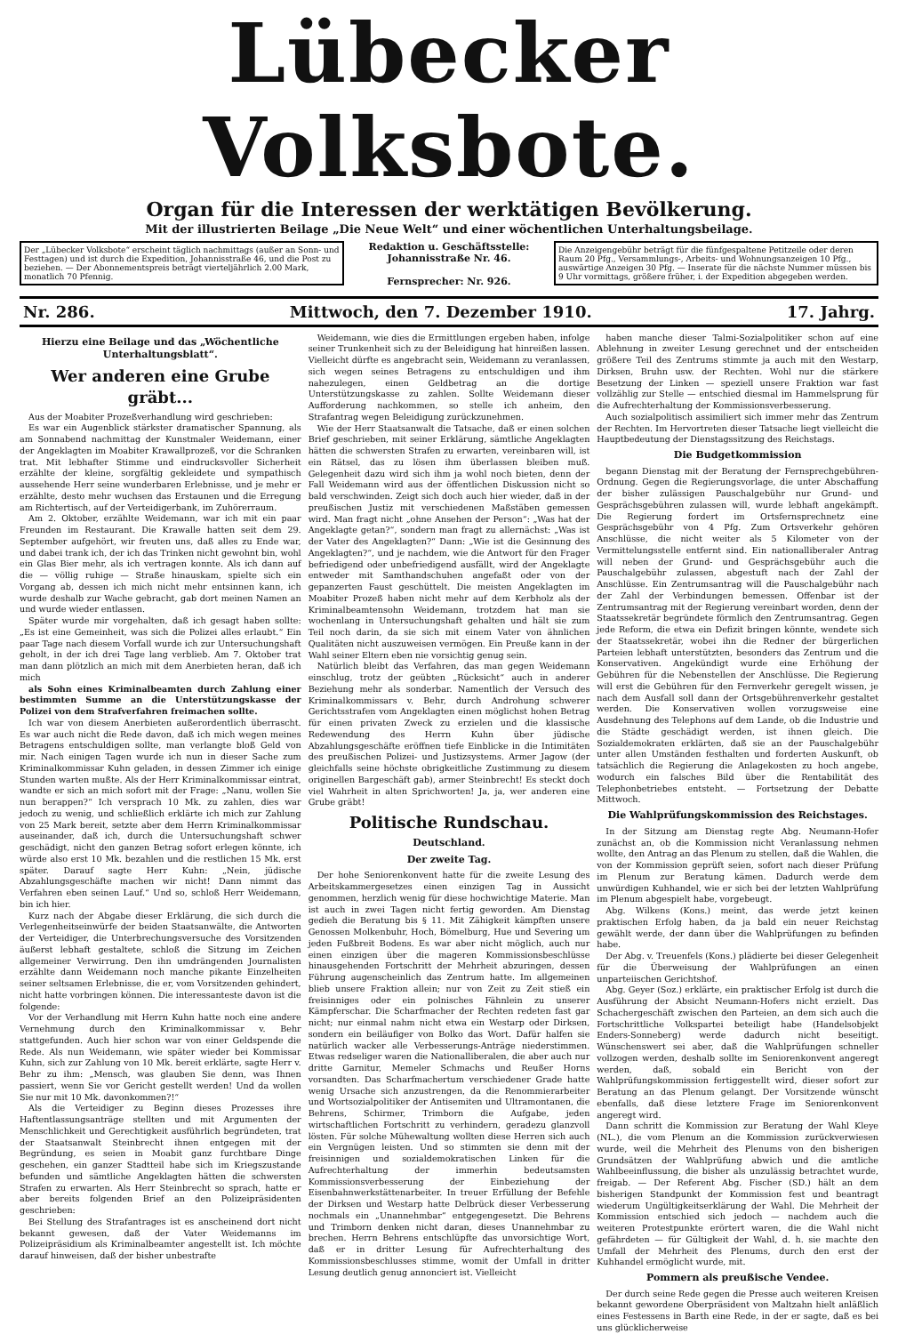Lübecker Volksbote.
Organ für die Interessen der werktätigen Bevölkerung.
Mit der illustrierten Beilage „Die Neue Welt“ und einer wöchentlichen Unterhaltungsbeilage.
Der „Lübecker Volksbote“ erscheint täglich nachmittags (außer an Sonn- und Festtagen) und ist durch die Expedition, Johannisstraße 46, und die Post zu beziehen. — Der Abonnementspreis beträgt vierteljährlich 2.00 Mark, monatlich 70 Pfennig.
Redaktion u. Geschäftsstelle:
Johannisstraße Nr. 46.
Fernsprecher: Nr. 926.
Die Anzeigengebühr beträgt für die fünfgespaltene Petitzeile oder deren Raum 20 Pfg., Versammlungs-, Arbeits- und Wohnungsanzeigen 10 Pfg., auswärtige Anzeigen 30 Pfg. — Inserate für die nächste Nummer müssen bis 9 Uhr vormittags, größere früher, i. der Expedition abgegeben werden.
Nr. 286. Mittwoch, den 7. Dezember 1910. 17. Jahrg.
Hierzu eine Beilage und das „Wöchentliche Unterhaltungsblatt“.
Wer anderen eine Grube gräbt...
Aus der Moabiter Prozeßverhandlung wird geschrieben:
Es war ein Augenblick stärkster dramatischer Spannung, als am Sonnabend nachmittag der Kunstmaler Weidemann, einer der Angeklagten im Moabiter Krawallprozeß, vor die Schranken trat. Mit lebhafter Stimme und eindrucksvoller Sicherheit erzählte der kleine, sorgfältig gekleidete und sympathisch aussehende Herr seine wunderbaren Erlebnisse, und je mehr er erzählte, desto mehr wuchsen das Erstaunen und die Erregung am Richtertisch, auf der Verteidigerbank, im Zuhörerraum.
Am 2. Oktober, erzählte Weidemann, war ich mit ein paar Freunden im Restaurant. Die Krawalle hatten seit dem 29. September aufgehört, wir freuten uns, daß alles zu Ende war, und dabei trank ich, der ich das Trinken nicht gewohnt bin, wohl ein Glas Bier mehr, als ich vertragen konnte. Als ich dann auf die — völlig ruhige — Straße hinauskam, spielte sich ein Vorgang ab, dessen ich mich nicht mehr entsinnen kann, ich wurde deshalb zur Wache gebracht, gab dort meinen Namen an und wurde wieder entlassen.
Später wurde mir vorgehalten, daß ich gesagt haben sollte: „Es ist eine Gemeinheit, was sich die Polizei alles erlaubt.“ Ein paar Tage nach diesem Vorfall wurde ich zur Untersuchungshaft geholt, in der ich drei Tage lang verblieb. Am 7. Oktober trat man dann plötzlich an mich mit dem Anerbieten heran, daß ich mich
als Sohn eines Kriminalbeamten durch Zahlung einer bestimmten Summe an die Unterstützungskasse der Polizei von dem Strafverfahren freimachen sollte.
Ich war von diesem Anerbieten außerordentlich überrascht. Es war auch nicht die Rede davon, daß ich mich wegen meines Betragens entschuldigen sollte, man verlangte bloß Geld von mir. Nach einigen Tagen wurde ich nun in dieser Sache zum Kriminalkommissar Kuhn geladen, in dessen Zimmer ich einige Stunden warten mußte. Als der Herr Kriminalkommissar eintrat, wandte er sich an mich sofort mit der Frage: „Nanu, wollen Sie nun berappen?“ Ich versprach 10 Mk. zu zahlen, dies war jedoch zu wenig, und schließlich erklärte ich mich zur Zahlung von 25 Mark bereit, setzte aber dem Herrn Kriminalkommissar auseinander, daß ich, durch die Untersuchungshaft schwer geschädigt, nicht den ganzen Betrag sofort erlegen könnte, ich würde also erst 10 Mk. bezahlen und die restlichen 15 Mk. erst später. Darauf sagte Herr Kuhn: „Nein, jüdische Abzahlungsgeschäfte machen wir nicht! Dann nimmt das Verfahren eben seinen Lauf.“ Und so, schloß Herr Weidemann, bin ich hier.
Kurz nach der Abgabe dieser Erklärung, die sich durch die Verlegenheitseinwürfe der beiden Staatsanwälte, die Antworten der Verteidiger, die Unterbrechungsversuche des Vorsitzenden äußerst lebhaft gestaltete, schloß die Sitzung im Zeichen allgemeiner Verwirrung. Den ihn umdrängenden Journalisten erzählte dann Weidemann noch manche pikante Einzelheiten seiner seltsamen Erlebnisse, die er, vom Vorsitzenden gehindert, nicht hatte vorbringen können. Die interessanteste davon ist die folgende:
Vor der Verhandlung mit Herrn Kuhn hatte noch eine andere Vernehmung durch den Kriminalkommissar v. Behr stattgefunden. Auch hier schon war von einer Geldspende die Rede. Als nun Weidemann, wie später wieder bei Kommissar Kuhn, sich zur Zahlung von 10 Mk. bereit erklärte, sagte Herr v. Behr zu ihm: „Mensch, was glauben Sie denn, was Ihnen passiert, wenn Sie vor Gericht gestellt werden! Und da wollen Sie nur mit 10 Mk. davonkommen?!“
Als die Verteidiger zu Beginn dieses Prozesses ihre Haftentlassungsanträge stellten und mit Argumenten der Menschlichkeit und Gerechtigkeit ausführlich begründeten, trat der Staatsanwalt Steinbrecht ihnen entgegen mit der Begründung, es seien in Moabit ganz furchtbare Dinge geschehen, ein ganzer Stadtteil habe sich im Kriegszustande befunden und sämtliche Angeklagten hätten die schwersten Strafen zu erwarten. Als Herr Steinbrecht so sprach, hatte er aber bereits folgenden Brief an den Polizeipräsidenten geschrieben:
Bei Stellung des Strafantrages ist es anscheinend dort nicht bekannt gewesen, daß der Vater Weidemanns im Polizeipräsidium als Kriminalbeamter angestellt ist. Ich möchte darauf hinweisen, daß der bisher unbestrafte
Weidemann, wie dies die Ermittlungen ergeben haben, infolge seiner Trunkenheit sich zu der Beleidigung hat hinreißen lassen. Vielleicht dürfte es angebracht sein, Weidemann zu veranlassen, sich wegen seines Betragens zu entschuldigen und ihm nahezulegen, einen Geldbetrag an die dortige Unterstützungskasse zu zahlen. Sollte Weidemann dieser Aufforderung nachkommen, so stelle ich anheim, den Strafantrag wegen Beleidigung zurückzunehmen.
Wie der Herr Staatsanwalt die Tatsache, daß er einen solchen Brief geschrieben, mit seiner Erklärung, sämtliche Angeklagten hätten die schwersten Strafen zu erwarten, vereinbaren will, ist ein Rätsel, das zu lösen ihm überlassen bleiben muß. Gelegenheit dazu wird sich ihm ja wohl noch bieten, denn der Fall Weidemann wird aus der öffentlichen Diskussion nicht so bald verschwinden. Zeigt sich doch auch hier wieder, daß in der preußischen Justiz mit verschiedenen Maßstäben gemessen wird. Man fragt nicht „ohne Ansehen der Person“: „Was hat der Angeklagte getan?“, sondern man fragt zu allernächst: „Was ist der Vater des Angeklagten?“ Dann: „Wie ist die Gesinnung des Angeklagten?“, und je nachdem, wie die Antwort für den Frager befriedigend oder unbefriedigend ausfällt, wird der Angeklagte entweder mit Samthandschuhen angefaßt oder von der gepanzerten Faust geschüttelt. Die meisten Angeklagten im Moabiter Prozeß haben nicht mehr auf dem Kerbholz als der Kriminalbeamtensohn Weidemann, trotzdem hat man sie wochenlang in Untersuchungshaft gehalten und hält sie zum Teil noch darin, da sie sich mit einem Vater von ähnlichen Qualitäten nicht auszuweisen vermögen. Ein Preuße kann in der Wahl seiner Eltern eben nie vorsichtig genug sein.
Natürlich bleibt das Verfahren, das man gegen Weidemann einschlug, trotz der geübten „Rücksicht“ auch in anderer Beziehung mehr als sonderbar. Namentlich der Versuch des Kriminalkommissars v. Behr, durch Androhung schwerer Gerichtsstrafen vom Angeklagten einen möglichst hohen Betrag für einen privaten Zweck zu erzielen und die klassische Redewendung des Herrn Kuhn über jüdische Abzahlungsgeschäfte eröffnen tiefe Einblicke in die Intimitäten des preußischen Polizei- und Justizsystems. Armer Jagow (der gleichfalls seine höchste obrigkeitliche Zustimmung zu diesem originellen Bargeschäft gab), armer Steinbrecht! Es steckt doch viel Wahrheit in alten Sprichworten! Ja, ja, wer anderen eine Grube gräbt!
Politische Rundschau.
Deutschland.
Der zweite Tag.
Der hohe Seniorenkonvent hatte für die zweite Lesung des Arbeitskammergesetzes einen einzigen Tag in Aussicht genommen, herzlich wenig für diese hochwichtige Materie. Man ist auch in zwei Tagen nicht fertig geworden. Am Dienstag gedieh die Beratung bis § 11. Mit Zähigkeit kämpften unsere Genossen Molkenbuhr, Hoch, Bömelburg, Hue und Severing um jeden Fußbreit Bodens. Es war aber nicht möglich, auch nur einen einzigen über die mageren Kommissionsbeschlüsse hinausgehenden Fortschritt der Mehrheit abzuringen, dessen Führung augenscheinlich das Zentrum hatte. Im allgemeinen blieb unsere Fraktion allein; nur von Zeit zu Zeit stieß ein freisinniges oder ein polnisches Fähnlein zu unserer Kämpferschar. Die Scharfmacher der Rechten redeten fast gar nicht; nur einmal nahm nicht etwa ein Westarp oder Dirksen, sondern ein beiläufiger von Bolko das Wort. Dafür halfen sie natürlich wacker alle Verbesserungs-Anträge niederstimmen. Etwas redseliger waren die Nationalliberalen, die aber auch nur dritte Garnitur, Memeler Schmachs und Reußer Horns vorsandten. Das Scharfmachertum verschiedener Grade hatte wenig Ursache sich anzustrengen, da die Renommierarbeiter und Wortsozialpolitiker der Antisemiten und Ultramontanen, die Behrens, Schirmer, Trimborn die Aufgabe, jeden wirtschaftlichen Fortschritt zu verhindern, geradezu glanzvoll lösten. Für solche Mühewaltung wollten diese Herren sich auch ein Vergnügen leisten. Und so stimmten sie denn mit der freisinnigen und sozialdemokratischen Linken für die Aufrechterhaltung der immerhin bedeutsamsten Kommissionsverbesserung der Einbeziehung der Eisenbahnwerkstättenarbeiter. In treuer Erfüllung der Befehle der Dirksen und Westarp hatte Delbrück dieser Verbesserung nochmals ein „Unannehmbar“ entgegengesetzt. Die Behrens und Trimborn denken nicht daran, dieses Unannehmbar zu brechen. Herrn Behrens entschlüpfte das unvorsichtige Wort, daß er in dritter Lesung für Aufrechterhaltung des Kommissionsbeschlusses stimme, womit der Umfall in dritter Lesung deutlich genug annonciert ist. Vielleicht
haben manche dieser Talmi-Sozialpolitiker schon auf eine Ablehnung in zweiter Lesung gerechnet und der entscheiden größere Teil des Zentrums stimmte ja auch mit den Westarp, Dirksen, Bruhn usw. der Rechten. Wohl nur die stärkere Besetzung der Linken — speziell unsere Fraktion war fast vollzählig zur Stelle — entschied diesmal im Hammelsprung für die Aufrechterhaltung der Kommissionsverbesserung.
Auch sozialpolitisch assimiliert sich immer mehr das Zentrum der Rechten. Im Hervortreten dieser Tatsache liegt vielleicht die Hauptbedeutung der Dienstagssitzung des Reichstags.
Die Budgetkommission
begann Dienstag mit der Beratung der Fernsprechgebühren-Ordnung. Gegen die Regierungsvorlage, die unter Abschaffung der bisher zulässigen Pauschalgebühr nur Grund- und Gesprächsgebühren zulassen will, wurde lebhaft angekämpft. Die Regierung fordert im Ortsfernsprechnetz eine Gesprächsgebühr von 4 Pfg. Zum Ortsverkehr gehören Anschlüsse, die nicht weiter als 5 Kilometer von der Vermittelungsstelle entfernt sind. Ein nationalliberaler Antrag will neben der Grund- und Gesprächsgebühr auch die Pauschalgebühr zulassen, abgestuft nach der Zahl der Anschlüsse. Ein Zentrumsantrag will die Pauschalgebühr nach der Zahl der Verbindungen bemessen. Offenbar ist der Zentrumsantrag mit der Regierung vereinbart worden, denn der Staatssekretär begründete förmlich den Zentrumsantrag. Gegen jede Reform, die etwa ein Defizit bringen könnte, wendete sich der Staatssekretär, wobei ihn die Redner der bürgerlichen Parteien lebhaft unterstützten, besonders das Zentrum und die Konservativen. Angekündigt wurde eine Erhöhung der Gebühren für die Nebenstellen der Anschlüsse. Die Regierung will erst die Gebühren für den Fernverkehr geregelt wissen, je nach dem Ausfall soll dann der Ortsgebührenverkehr gestaltet werden. Die Konservativen wollen vorzugsweise eine Ausdehnung des Telephons auf dem Lande, ob die Industrie und die Städte geschädigt werden, ist ihnen gleich. Die Sozialdemokraten erklärten, daß sie an der Pauschalgebühr unter allen Umständen festhalten und forderten Auskunft, ob tatsächlich die Regierung die Anlagekosten zu hoch angebe, wodurch ein falsches Bild über die Rentabilität des Telephonbetriebes entsteht. — Fortsetzung der Debatte Mittwoch.
Die Wahlprüfungskommission des Reichstages.
In der Sitzung am Dienstag regte Abg. Neumann-Hofer zunächst an, ob die Kommission nicht Veranlassung nehmen wollte, den Antrag an das Plenum zu stellen, daß die Wahlen, die von der Kommission geprüft seien, sofort nach dieser Prüfung im Plenum zur Beratung kämen. Dadurch werde dem unwürdigen Kuhhandel, wie er sich bei der letzten Wahlprüfung im Plenum abgespielt habe, vorgebeugt.
Abg. Wilkens (Kons.) meint, das werde jetzt keinen praktischen Erfolg haben, da ja bald ein neuer Reichstag gewählt werde, der dann über die Wahlprüfungen zu befinden habe.
Der Abg. v. Treuenfels (Kons.) plädierte bei dieser Gelegenheit für die Überweisung der Wahlprüfungen an einen unparteiischen Gerichtshof.
Abg. Geyer (Soz.) erklärte, ein praktischer Erfolg ist durch die Ausführung der Absicht Neumann-Hofers nicht erzielt. Das Schachergeschäft zwischen den Parteien, an dem sich auch die Fortschrittliche Volkspartei beteiligt habe (Handelsobjekt Enders-Sonneberg) werde dadurch nicht beseitigt. Wünschenswert sei aber, daß die Wahlprüfungen schneller vollzogen werden, deshalb sollte im Seniorenkonvent angeregt werden, daß, sobald ein Bericht von der Wahlprüfungskommission fertiggestellt wird, dieser sofort zur Beratung an das Plenum gelangt. Der Vorsitzende wünscht ebenfalls, daß diese letztere Frage im Seniorenkonvent angeregt wird.
Dann schritt die Kommission zur Beratung der Wahl Kleye (NL.), die vom Plenum an die Kommission zurückverwiesen wurde, weil die Mehrheit des Plenums von den bisherigen Grundsätzen der Wahlprüfung abwich und die amtliche Wahlbeeinflussung, die bisher als unzulässig betrachtet wurde, freigab. — Der Referent Abg. Fischer (SD.) hält an dem bisherigen Standpunkt der Kommission fest und beantragt wiederum Ungültigkeitserklärung der Wahl. Die Mehrheit der Kommission entschied sich jedoch — nachdem auch die weiteren Protestpunkte erörtert waren, die die Wahl nicht gefährdeten — für Gültigkeit der Wahl, d. h. sie machte den Umfall der Mehrheit des Plenums, durch den erst der Kuhhandel ermöglicht wurde, mit.
Pommern als preußische Vendee.
Der durch seine Rede gegen die Presse auch weiteren Kreisen bekannt gewordene Oberpräsident von Maltzahn hielt anläßlich eines Festessens in Barth eine Rede, in der er sagte, daß es bei uns glücklicherweise